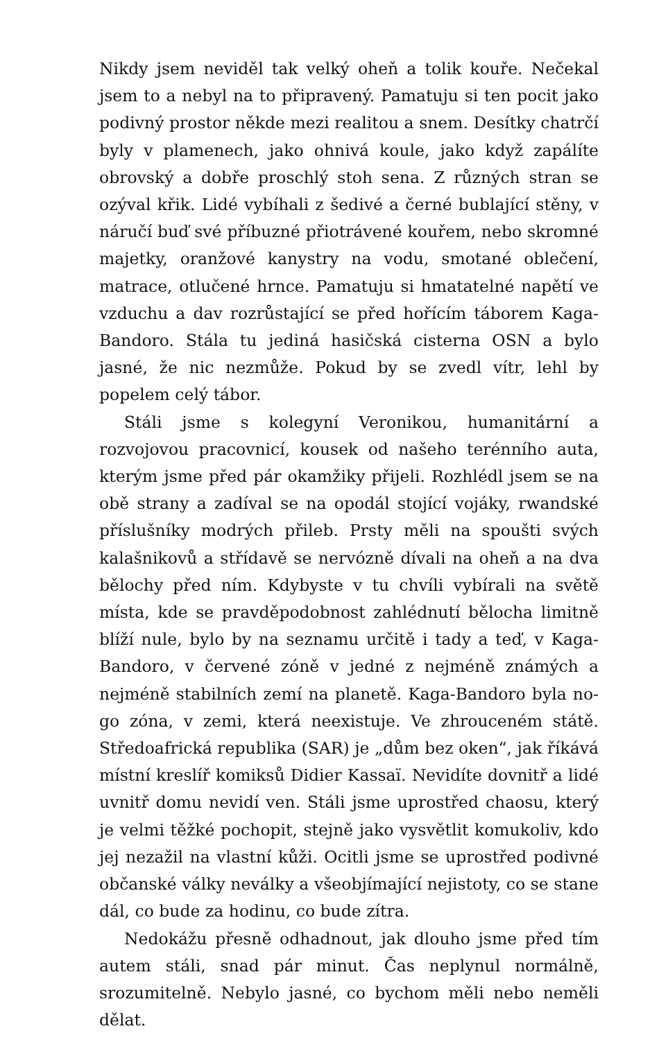Nikdy jsem neviděl tak velký oheň a tolik kouře. Nečekal jsem to a nebyl na to připravený. Pamatuju si ten pocit jako podivný prostor někde mezi realitou a snem. Desítky chatrčí byly v plamenech, jako ohnivá koule, jako když zapálíte obrovský a dobře proschlý stoh sena. Z různých stran se ozýval křik. Lidé vybíhali z šedivé a černé bublající stěny, v náručí buď své příbuzné přiotrávené kouřem, nebo skromné majetky, oranžové kanystry na vodu, smotané oblečení, matrace, otlučené hrnce. Pamatuju si hmatatelné napětí ve vzduchu a dav rozrůstající se před hořícím táborem Kaga-Bandoro. Stála tu jediná hasičská cisterna OSN a bylo jasné, že nic nezmůže. Pokud by se zvedl vítr, lehl by popelem celý tábor.
Stáli jsme s kolegyní Veronikou, humanitární a rozvojovou pracovnicí, kousek od našeho terénního auta, kterým jsme před pár okamžiky přijeli. Rozhlédl jsem se na obě strany a zadíval se na opodál stojící vojáky, rwandské příslušníky modrých přileb. Prsty měli na spoušti svých kalašnikovů a střídavě se nervózně dívali na oheň a na dva bělochy před ním. Kdybyste v tu chvíli vybírali na světě místa, kde se pravděpodobnost zahlédnutí bělocha limitně blíží nule, bylo by na seznamu určitě i tady a teď, v Kaga-Bandoro, v červené zóně v jedné z nejméně známých a nejméně stabilních zemí na planetě. Kaga-Bandoro byla no-go zóna, v zemi, která neexistuje. Ve zhrouceném státě. Středoafrická republika (SAR) je „dům bez oken“, jak říkává místní kreslíř komiksů Didier Kassaï. Nevidíte dovnitř a lidé uvnitř domu nevidí ven. Stáli jsme uprostřed chaosu, který je velmi těžké pochopit, stejně jako vysvětlit komukoliv, kdo jej nezažil na vlastní kůži. Ocitli jsme se uprostřed podivné občanské války neválky a všeobjímající nejistoty, co se stane dál, co bude za hodinu, co bude zítra.
Nedokážu přesně odhadnout, jak dlouho jsme před tím autem stáli, snad pár minut. Čas neplynul normálně, srozumitelně. Nebylo jasné, co bychom měli nebo neměli dělat.